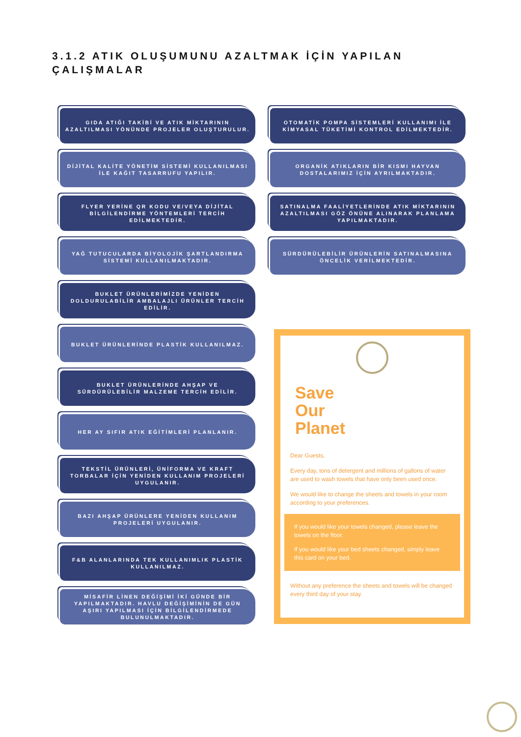3.1.2 ATIK OLUŞUMUNU AZALTMAK İÇİN YAPILAN
ÇALIŞMALAR
GIDA ATIĞI TAKİBİ VE ATIK MİKTARININ AZALTILMASI YÖNÜNDE PROJELER OLUŞTURULUR.
DİJİTAL KALİTE YÖNETİM SİSTEMİ KULLANILMASI İLE KAĞIT TASARRUFU YAPILIR.
FLYER YERİNE QR KODU VE/VEYA DİJİTAL BİLGİLENDİRME YÖNTEMLERİ TERCİH EDİLMEKTEDİR.
YAĞ TUTUCULARDA BİYOLOJİK ŞARTLANDIRMA SİSTEMİ KULLANILMAKTADIR.
BUKLET ÜRÜNLERİMİZDE YENİDEN DOLDURULABİLİR AMBALAJLI ÜRÜNLER TERCİH EDİLİR.
BUKLET ÜRÜNLERİNDE PLASTİK KULLANILMAZ.
BUKLET ÜRÜNLERİNDE AHŞAP VE SÜRDÜRÜLEBİLİR MALZEME TERCİH EDİLİR.
HER AY SIFIR ATIK EĞİTİMLERİ PLANLANIR.
TEKSTİL ÜRÜNLERİ, ÜNİFORMA VE KRAFT TORBALAR İÇİN YENİDEN KULLANIM PROJELERİ UYGULANIR.
BAZI AHŞAP ÜRÜNLERE YENİDEN KULLANIM PROJELERİ UYGULANIR.
F&B ALANLARINDA TEK KULLANIMLIK PLASTİK KULLANILMAZ.
MİSAFİR LİNEN DEĞİŞİMİ İKİ GÜNDE BİR YAPILMAKTADIR. HAVLU DEĞİŞİMİNİN DE GÜN AŞIRI YAPILMASI İÇİN BİLGİLENDİRMEDE BULUNULMAKTADIR.
OTOMATİK POMPA SİSTEMLERİ KULLANIMI İLE KİMYASAL TÜKETİMİ KONTROL EDİLMEKTEDİR.
ORGANİK ATIKLARIN BİR KISMI HAYVAN DOSTALARIMIZ İÇİN AYRILMAKTADIR.
SATINALMA FAALİYETLERİNDE ATIK MİKTARININ AZALTILMASI GÖZ ÖNÜNE ALINARAK PLANLAMA YAPILMAKTADIR.
SÜRDÜRÜLEBİLİR ÜRÜNLERİN SATINALMASINA ÖNCELİK VERİLMEKTEDİR.
Save
Our
Planet
Dear Guests,
Every day, tons of detergent and millions of gallons of water are used to wash towels that have only been used once.
We would like to change the sheets and towels in your room according to your preferences.
If you would like your towels changed, please leave the towels on the floor.
If you would like your bed sheets changed, simply leave this card on your bed.
Without any preference the sheets and towels will be changed every third day of your stay.